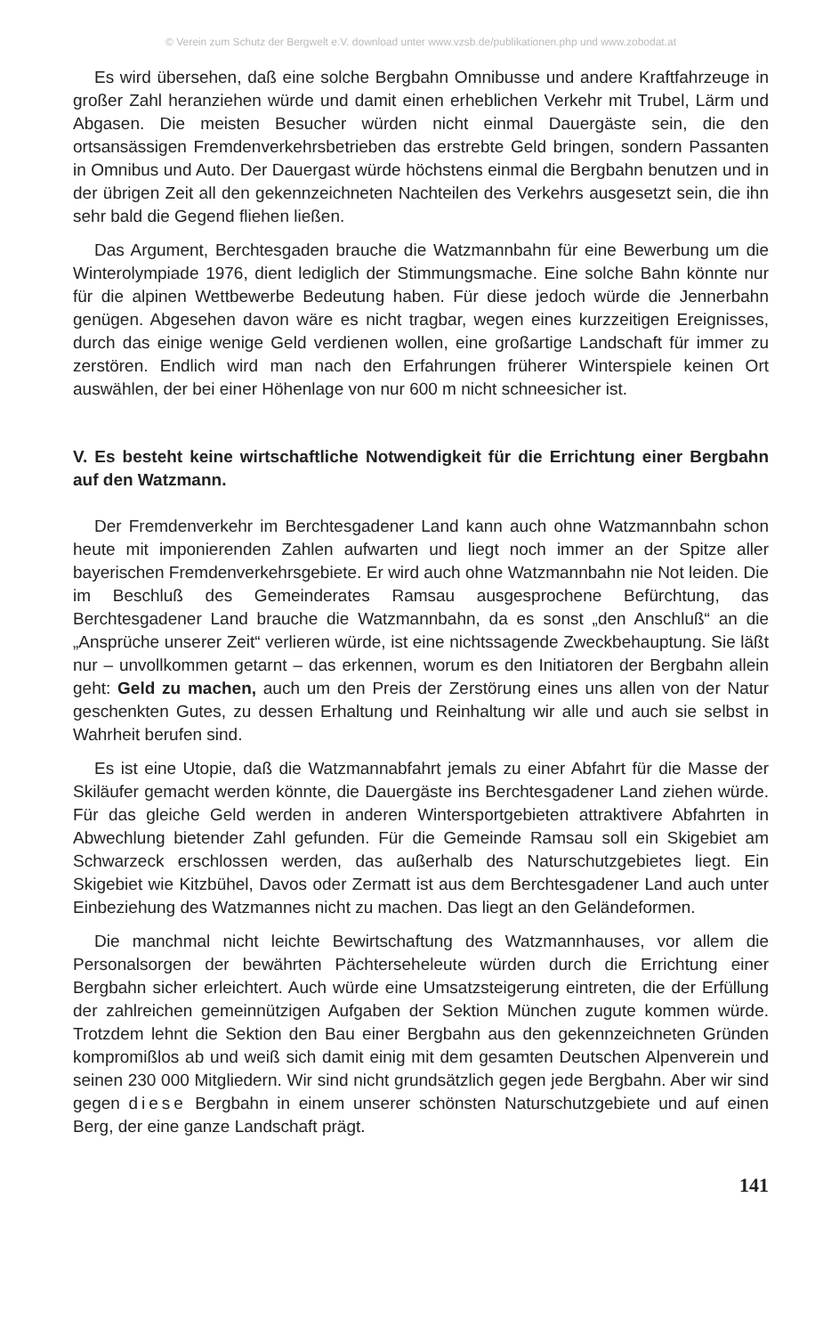© Verein zum Schutz der Bergwelt e.V. download unter www.vzsb.de/publikationen.php und www.zobodat.at
Es wird übersehen, daß eine solche Bergbahn Omnibusse und andere Kraftfahrzeuge in großer Zahl heranziehen würde und damit einen erheblichen Verkehr mit Trubel, Lärm und Abgasen. Die meisten Besucher würden nicht einmal Dauergäste sein, die den ortsansässigen Fremdenverkehrsbetrieben das erstrebte Geld bringen, sondern Passanten in Omnibus und Auto. Der Dauergast würde höchstens einmal die Bergbahn benutzen und in der übrigen Zeit all den gekennzeichneten Nachteilen des Verkehrs ausgesetzt sein, die ihn sehr bald die Gegend fliehen ließen.
Das Argument, Berchtesgaden brauche die Watzmannbahn für eine Bewerbung um die Winterolympiade 1976, dient lediglich der Stimmungsmache. Eine solche Bahn könnte nur für die alpinen Wettbewerbe Bedeutung haben. Für diese jedoch würde die Jennerbahn genügen. Abgesehen davon wäre es nicht tragbar, wegen eines kurzzeitigen Ereignisses, durch das einige wenige Geld verdienen wollen, eine großartige Landschaft für immer zu zerstören. Endlich wird man nach den Erfahrungen früherer Winterspiele keinen Ort auswählen, der bei einer Höhenlage von nur 600 m nicht schneesicher ist.
V. Es besteht keine wirtschaftliche Notwendigkeit für die Errichtung einer Bergbahn auf den Watzmann.
Der Fremdenverkehr im Berchtesgadener Land kann auch ohne Watzmannbahn schon heute mit imponierenden Zahlen aufwarten und liegt noch immer an der Spitze aller bayerischen Fremdenverkehrsgebiete. Er wird auch ohne Watzmannbahn nie Not leiden. Die im Beschluß des Gemeinderates Ramsau ausgesprochene Befürchtung, das Berchtesgadener Land brauche die Watzmannbahn, da es sonst „den Anschluß“ an die „Ansprüche unserer Zeit“ verlieren würde, ist eine nichtssagende Zweckbehauptung. Sie läßt nur – unvollkommen getarnt – das erkennen, worum es den Initiatoren der Bergbahn allein geht: Geld zu machen, auch um den Preis der Zerstörung eines uns allen von der Natur geschenkten Gutes, zu dessen Erhaltung und Reinhaltung wir alle und auch sie selbst in Wahrheit berufen sind.
Es ist eine Utopie, daß die Watzmannabfahrt jemals zu einer Abfahrt für die Masse der Skiläufer gemacht werden könnte, die Dauergäste ins Berchtesgadener Land ziehen würde. Für das gleiche Geld werden in anderen Wintersportgebieten attraktivere Abfahrten in Abwechlung bietender Zahl gefunden. Für die Gemeinde Ramsau soll ein Skigebiet am Schwarzeck erschlossen werden, das außerhalb des Naturschutzgebietes liegt. Ein Skigebiet wie Kitzbühel, Davos oder Zermatt ist aus dem Berchtesgadener Land auch unter Einbeziehung des Watzmannes nicht zu machen. Das liegt an den Geländeformen.
Die manchmal nicht leichte Bewirtschaftung des Watzmannhauses, vor allem die Personalsorgen der bewährten Pächterseheleute würden durch die Errichtung einer Bergbahn sicher erleichtert. Auch würde eine Umsatzsteigerung eintreten, die der Erfüllung der zahlreichen gemeinnützigen Aufgaben der Sektion München zugute kommen würde. Trotzdem lehnt die Sektion den Bau einer Bergbahn aus den gekennzeichneten Gründen kompromißlos ab und weiß sich damit einig mit dem gesamten Deutschen Alpenverein und seinen 230 000 Mitgliedern. Wir sind nicht grundsätzlich gegen jede Bergbahn. Aber wir sind gegen diese Bergbahn in einem unserer schönsten Naturschutzgebiete und auf einen Berg, der eine ganze Landschaft prägt.
141